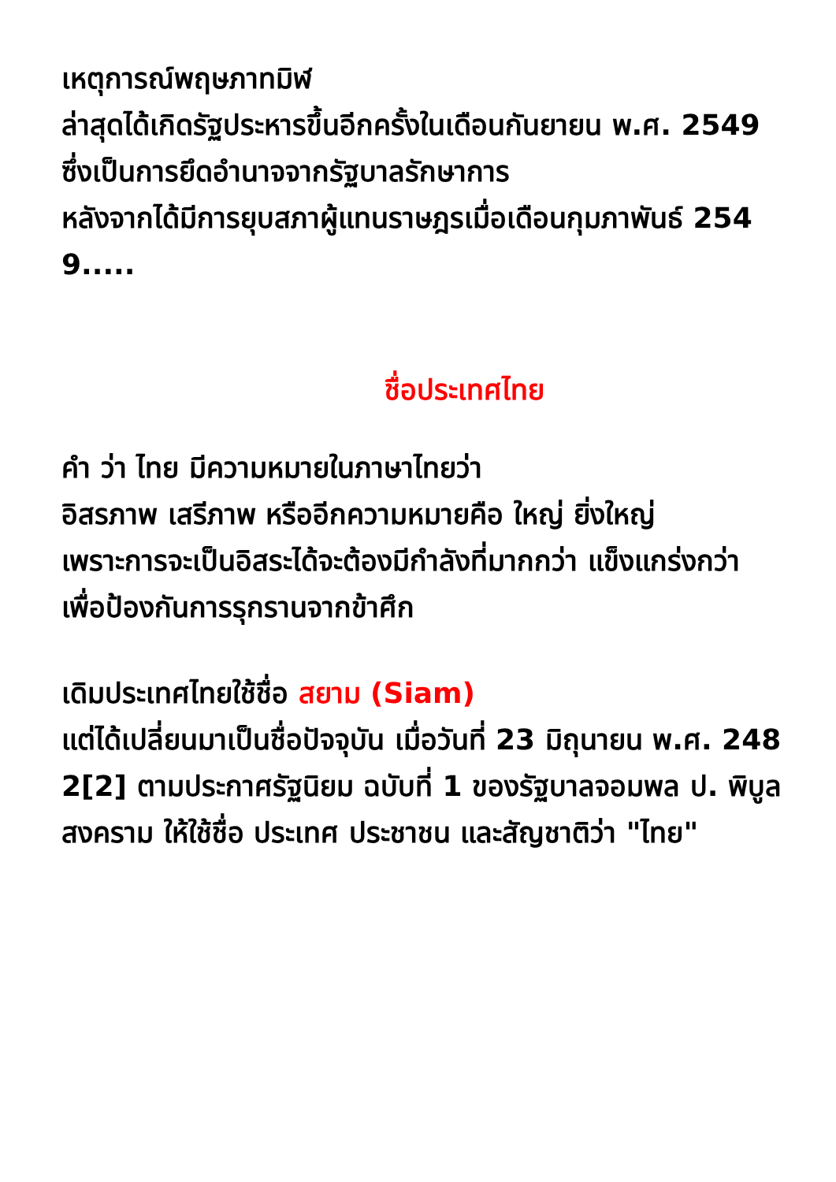เหตุการณ์พฤษภาทมิฬ
ล่าสุดได้เกิดรัฐประหารขึ้นอีกครั้งในเดือนกันยายน พ.ศ. 2549
ซึ่งเป็นการยึดอำนาจจากรัฐบาลรักษาการ
หลังจากได้มีการยุบสภาผู้แทนราษฎรเมื่อเดือนกุมภาพันธ์ 2549.....
ชื่อประเทศไทย
คำ ว่า ไทย มีความหมายในภาษาไทยว่า
อิสรภาพ เสรีภาพ หรืออีกความหมายคือ ใหญ่ ยิ่งใหญ่
เพราะการจะเป็นอิสระได้จะต้องมีกำลังที่มากกว่า แข็งแกร่งกว่า
เพื่อป้องกันการรุกรานจากข้าศึก
เดิมประเทศไทยใช้ชื่อ สยาม (Siam)
แต่ได้เปลี่ยนมาเป็นชื่อปัจจุบัน เมื่อวันที่ 23 มิถุนายน พ.ศ. 2482[2] ตามประกาศรัฐนิยม ฉบับที่ 1 ของรัฐบาลจอมพล ป. พิบูลสงคราม ให้ใช้ชื่อ ประเทศ ประชาชน และสัญชาติว่า "ไทย"